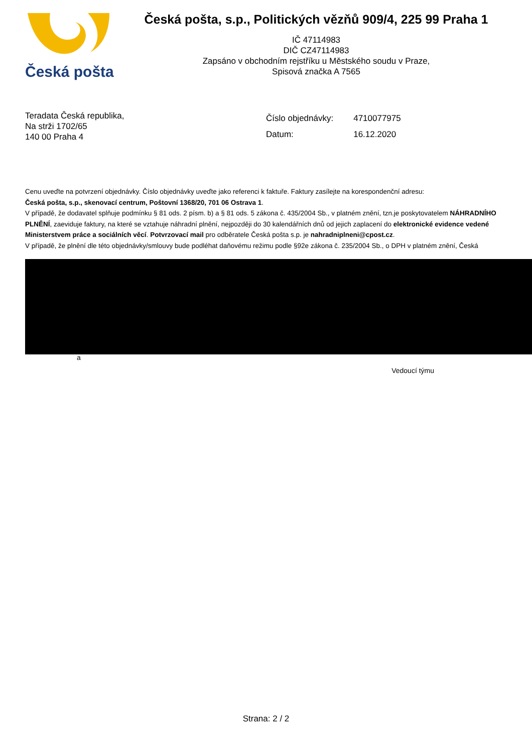Česká pošta
Česká pošta, s.p., Politických vězňů 909/4, 225 99 Praha 1
IČ 47114983
DIČ CZ47114983
Zapsáno v obchodním rejstříku u Městského soudu v Praze,
Spisová značka A 7565
Teradata Česká republika,
Na strži 1702/65
140 00 Praha 4
| Číslo objednávky: | 4710077975 |
| Datum: | 16.12.2020 |
Cenu uveďte na potvrzení objednávky. Číslo objednávky uveďte jako referenci k faktuře. Faktury zasílejte na korespondenční adresu:
Česká pošta, s.p., skenovací centrum, Poštovní 1368/20, 701 06 Ostrava 1.
V případě, že dodavatel splňuje podmínku § 81 ods. 2 písm. b) a § 81 ods. 5 zákona č. 435/2004 Sb., v platném znění, tzn.je poskytovatelem NÁHRADNÍHO PLNĚNÍ, zaeviduje faktury, na které se vztahuje náhradní plnění, nejpozději do 30 kalendářních dnů od jejich zaplacení do elektronické evidence vedené Ministerstvem práce a sociálních věcí. Potvrzovací mail pro odběratele Česká pošta s.p. je nahradniplneni@cpost.cz.
V případě, že plnění dle této objednávky/smlouvy bude podléhat daňovému režimu podle §92e zákona č. 235/2004 Sb., o DPH v platném znění, Česká
a
Vedoucí týmu
Strana: 2 / 2